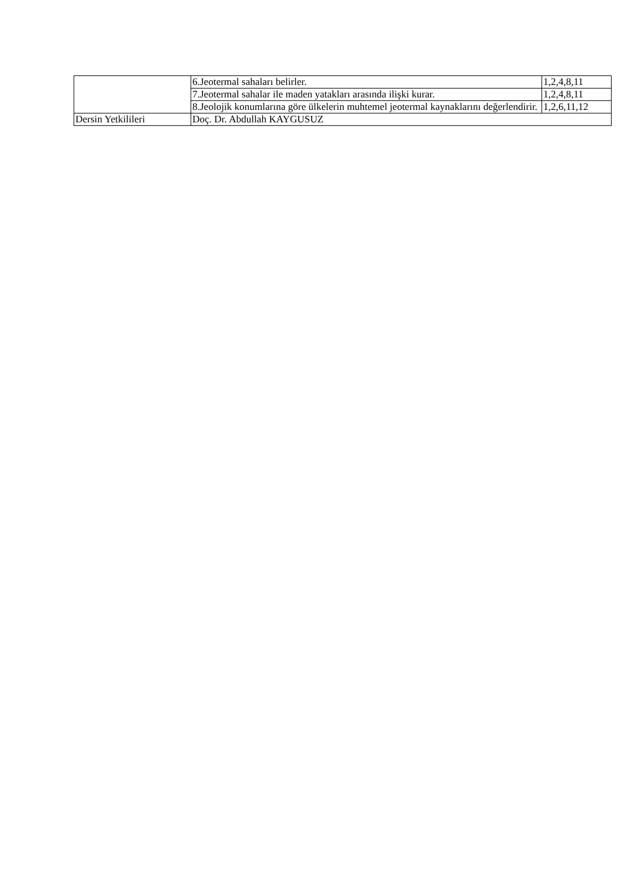| | 6.Jeotermal sahaları belirler. | 1,2,4,8,11 |
| | 7.Jeotermal sahalar ile maden yatakları arasında ilişki kurar. | 1,2,4,8,11 |
| | 8.Jeolojik konumlarına göre ülkelerin muhtemel jeotermal kaynaklarını değerlendirir. | 1,2,6,11,12 |
| Dersin Yetkilileri | Doç. Dr. Abdullah KAYGUSUZ | |